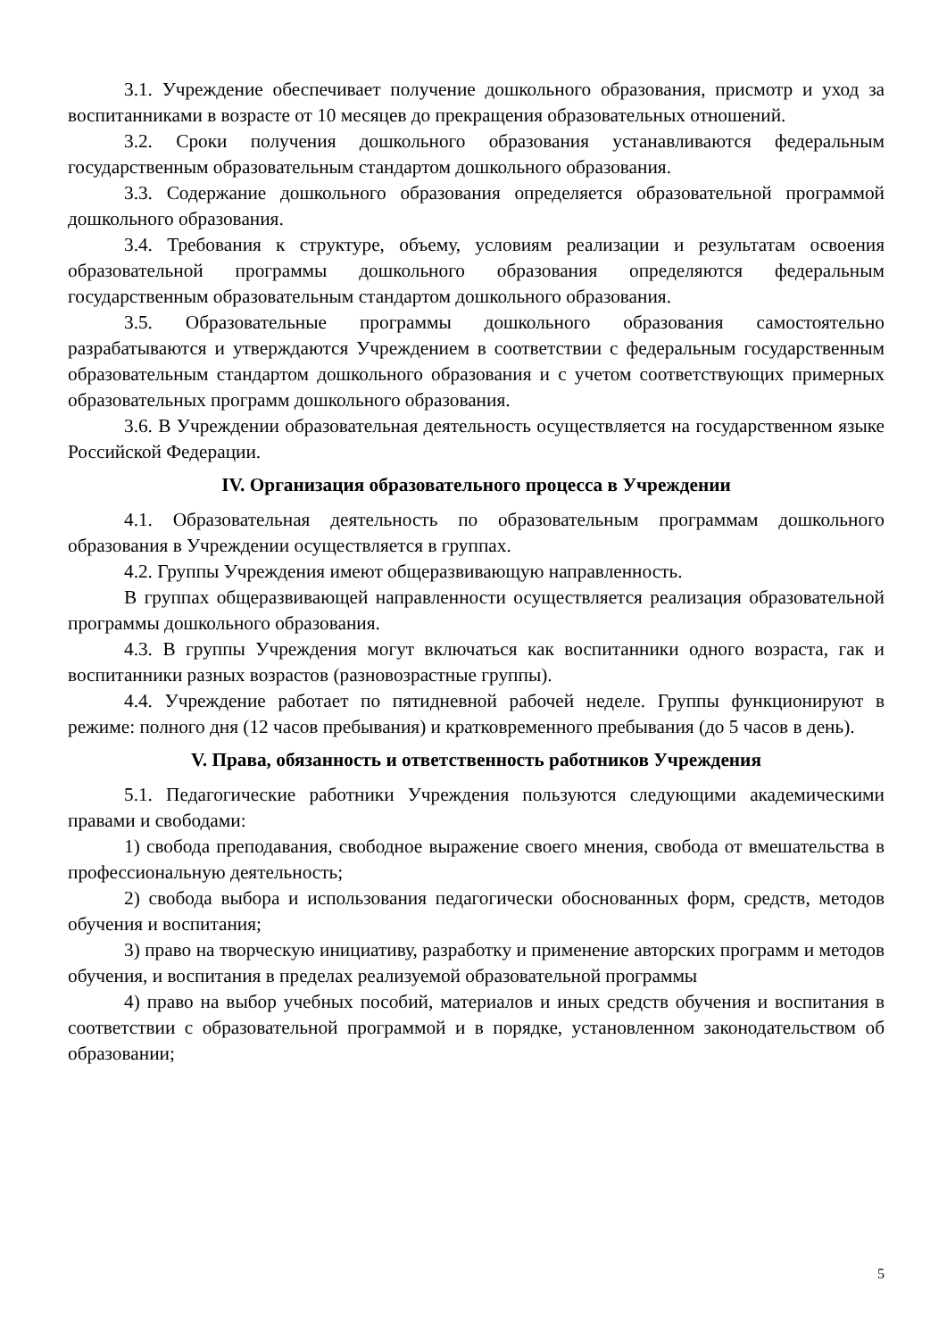3.1. Учреждение обеспечивает получение дошкольного образования, присмотр и уход за воспитанниками в возрасте от 10 месяцев до прекращения образовательных отношений.
3.2. Сроки получения дошкольного образования устанавливаются федеральным государственным образовательным стандартом дошкольного образования.
3.3. Содержание дошкольного образования определяется образовательной программой дошкольного образования.
3.4. Требования к структуре, объему, условиям реализации и результатам освоения образовательной программы дошкольного образования определяются федеральным государственным образовательным стандартом дошкольного образования.
3.5. Образовательные программы дошкольного образования самостоятельно разрабатываются и утверждаются Учреждением в соответствии с федеральным государственным образовательным стандартом дошкольного образования и с учетом соответствующих примерных образовательных программ дошкольного образования.
3.6. В Учреждении образовательная деятельность осуществляется на государственном языке Российской Федерации.
IV. Организация образовательного процесса в Учреждении
4.1. Образовательная деятельность по образовательным программам дошкольного образования в Учреждении осуществляется в группах.
4.2. Группы Учреждения имеют общеразвивающую направленность.
В группах общеразвивающей направленности осуществляется реализация образовательной программы дошкольного образования.
4.3. В группы Учреждения могут включаться как воспитанники одного возраста, гак и воспитанники разных возрастов (разновозрастные группы).
4.4. Учреждение работает по пятидневной рабочей неделе. Группы функционируют в режиме: полного дня (12 часов пребывания) и кратковременного пребывания (до 5 часов в день).
V. Права, обязанность и ответственность работников Учреждения
5.1. Педагогические работники Учреждения пользуются следующими академическими правами и свободами:
1) свобода преподавания, свободное выражение своего мнения, свобода от вмешательства в профессиональную деятельность;
2) свобода выбора и использования педагогически обоснованных форм, средств, методов обучения и воспитания;
3) право на творческую инициативу, разработку и применение авторских программ и методов обучения, и воспитания в пределах реализуемой образовательной программы
4) право на выбор учебных пособий, материалов и иных средств обучения и воспитания в соответствии с образовательной программой и в порядке, установленном законодательством об образовании;
5